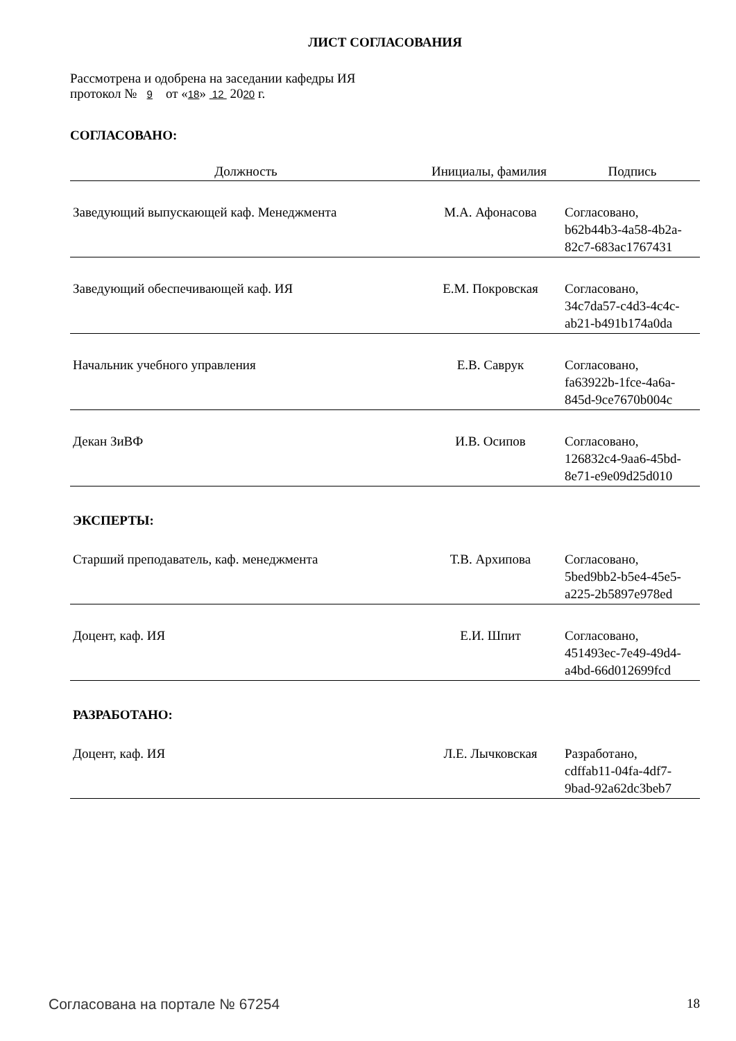ЛИСТ СОГЛАСОВАНИЯ
Рассмотрена и одобрена на заседании кафедры ИЯ
протокол № 9 от «18» 12 2020 г.
СОГЛАСОВАНО:
| Должность | Инициалы, фамилия | Подпись |
| --- | --- | --- |
| Заведующий выпускающей каф. Менеджмента | М.А. Афонасова | Согласовано, b62b44b3-4a58-4b2a- 82c7-683ac1767431 |
| Заведующий обеспечивающей каф. ИЯ | Е.М. Покровская | Согласовано, 34c7da57-c4d3-4c4c- ab21-b491b174a0da |
| Начальник учебного управления | Е.В. Саврук | Согласовано, fa63922b-1fce-4a6a- 845d-9ce7670b004c |
| Декан ЗиВФ | И.В. Осипов | Согласовано, 126832c4-9aa6-45bd- 8e71-e9e09d25d010 |
ЭКСПЕРТЫ:
| Старший преподаватель, каф. менеджмента | Т.В. Архипова | Согласовано, 5bed9bb2-b5e4-45e5- a225-2b5897e978ed |
| Доцент, каф. ИЯ | Е.И. Шпит | Согласовано, 451493ec-7e49-49d4- a4bd-66d012699fcd |
РАЗРАБОТАНО:
| Доцент, каф. ИЯ | Л.Е. Лычковская | Разработано, cdffab11-04fa-4df7- 9bad-92a62dc3beb7 |
Согласована на портале № 67254 18